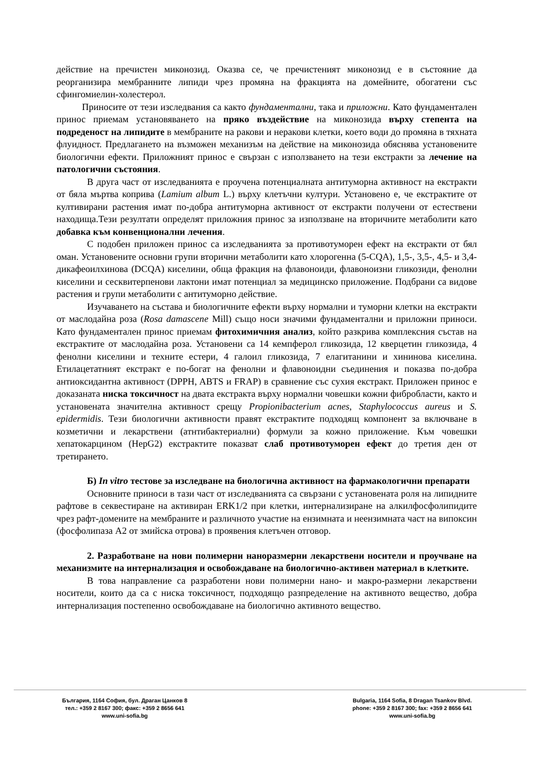действие на пречистен миконозид. Оказва се, че пречистеният миконозид е в състояние да реорганизира мембранните липиди чрез промяна на фракцията на домейните, обогатени със сфингомиелин-холестерол.
Приносите от тези изследвания са както фундаментални, така и приложни. Като фундаментален принос приемам установяването на пряко въздействие на миконозида върху степента на подреденост на липидите в мембраните на ракови и неракови клетки, което води до промяна в тяхната флуидност. Предлагането на възможен механизъм на действие на миконозида обяснява установените биологични ефекти. Приложният принос е свързан с използването на тези екстракти за лечение на патологични състояния.
В друга част от изследванията е проучена потенциалната антитуморна активност на екстракти от бяла мъртва коприва (Lamium album L.) върху клетъчни култури. Установено е, че екстрактите от култивирани растения имат по-добра антитуморна активност от екстракти получени от естествени находища.Тези резултати определят приложния принос за използване на вторичните метаболити като добавка към конвенционални лечения.
С подобен приложен принос са изследванията за противотуморен ефект на екстракти от бял оман. Установените основни групи вторични метаболити като хлорогенна (5-CQA), 1,5-, 3,5-, 4,5- и 3,4-дикафеоилхинова (DCQA) киселини, обща фракция на флавоноиди, флавоноизни гликозиди, фенолни киселини и сесквитерпенови лактони имат потенциал за медицинско приложение. Подбрани са видове растения и групи метаболити с антитуморно действие.
Изучаването на състава и биологичните ефекти върху нормални и туморни клетки на екстракти от маслодайна роза (Rosa damascene Mill) също носи значими фундаментални и приложни приноси. Като фундаментален принос приемам фитохимичния анализ, който разкрива комплексния състав на екстрактите от маслодайна роза. Установени са 14 кемпферол гликозида, 12 кверцетин гликозида, 4 фенолни киселини и техните естери, 4 галоил гликозида, 7 елагитанини и хининова киселина. Етилацетатният екстракт е по-богат на фенолни и флавоноидни съединения и показва по-добра антиоксидантна активност (DPPH, ABTS и FRAP) в сравнение със сухия екстракт. Приложен принос е доказаната ниска токсичност на двата екстракта върху нормални човешки кожни фибробласти, както и установената значителна активност срещу Propionibacterium acnes, Staphylococcus aureus и S. epidermidis. Тези биологични активности правят екстрактите подходящ компонент за включване в козметични и лекарствени (атнтибактериални) формули за кожно приложение. Към човешки хепатокарцином (HepG2) екстрактите показват слаб противотуморен ефект до третия ден от третирането.
Б) In vitro тестове за изследване на биологична активност на фармакологични препарати
Основните приноси в тази част от изследванията са свързани с установената роля на липидните рафтове в секвестиране на активиран ERK1/2 при клетки, интернализиране на алкилфосфолипидите чрез рафт-домените на мембраните и различното участие на ензимната и неензимната част на випоксин (фосфолипаза А2 от змийска отрова) в проявения клетъчен отговор.
2. Разработване на нови полимерни наноразмерни лекарствени носители и проучване на механизмите на интернализация и освобождаване на биологично-активен материал в клетките.
В това направление са разработени нови полимерни нано- и макро-размерни лекарствени носители, които да са с ниска токсичност, подходящо разпределение на активното вещество, добра интернализация постепенно освобождаване на биологично активното вещество.
България, 1164 София, бул. Драган Цанков 8
тел.: +359 2 8167 300; факс: +359 2 8656 641
www.uni-sofia.bg
Bulgaria, 1164 Sofia, 8 Dragan Tsankov Blvd.
phone: +359 2 8167 300; fax: +359 2 8656 641
www.uni-sofia.bg